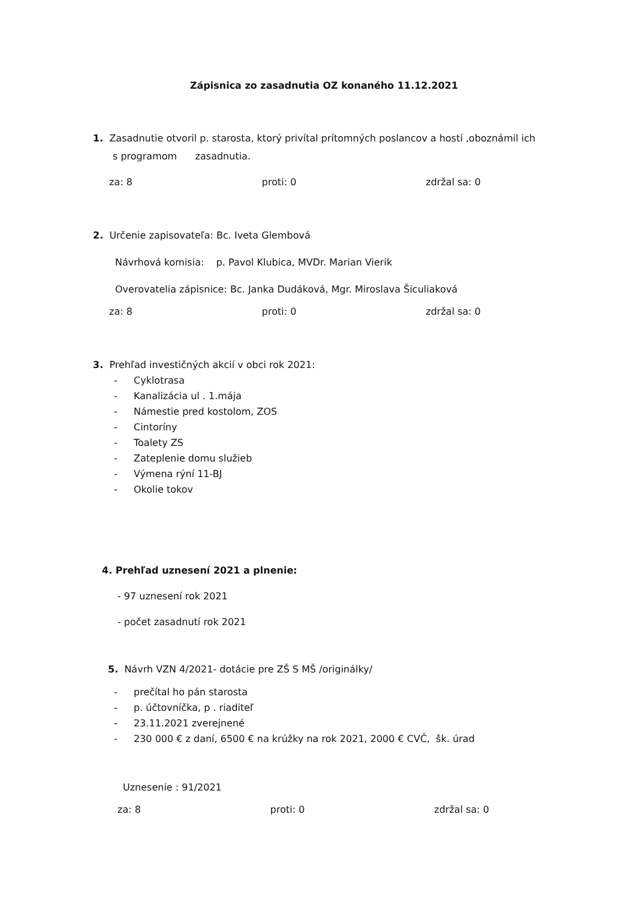Zápisnica zo zasadnutia OZ konaného 11.12.2021
1. Zasadnutie otvoril p. starosta, ktorý privítal prítomných poslancov a hostí ,oboznámil ich
s programom zasadnutia.
za: 8 proti: 0 zdržal sa: 0
2. Určenie zapisovateľa: Bc. Iveta Glembová
Návrhová komisia: p. Pavol Klubica, MVDr. Marian Vierik
Overovatelia zápisnice: Bc. Janka Dudáková, Mgr. Miroslava Šiculiaková
za: 8 proti: 0 zdržal sa: 0
3. Prehľad investičných akcií v obci rok 2021:
- Cyklotrasa
- Kanalizácia ul . 1.mája
- Námestie pred kostolom, ZOS
- Cintoríny
- Toalety ZS
- Zateplenie domu služieb
- Výmena rýní 11-BJ
- Okolie tokov
4. Prehľad uznesení 2021 a plnenie:
- 97 uznesení rok 2021
- počet zasadnutí rok 2021
5. Návrh VZN 4/2021- dotácie pre ZŠ S MŠ /originálky/
- prečítal ho pán starosta
- p. účtovníčka, p . riaditeľ
- 23.11.2021 zverejnené
- 230 000 € z daní, 6500 € na krúžky na rok 2021, 2000 € CVČ, šk. úrad
Uznesenie : 91/2021
za: 8 proti: 0 zdržal sa: 0